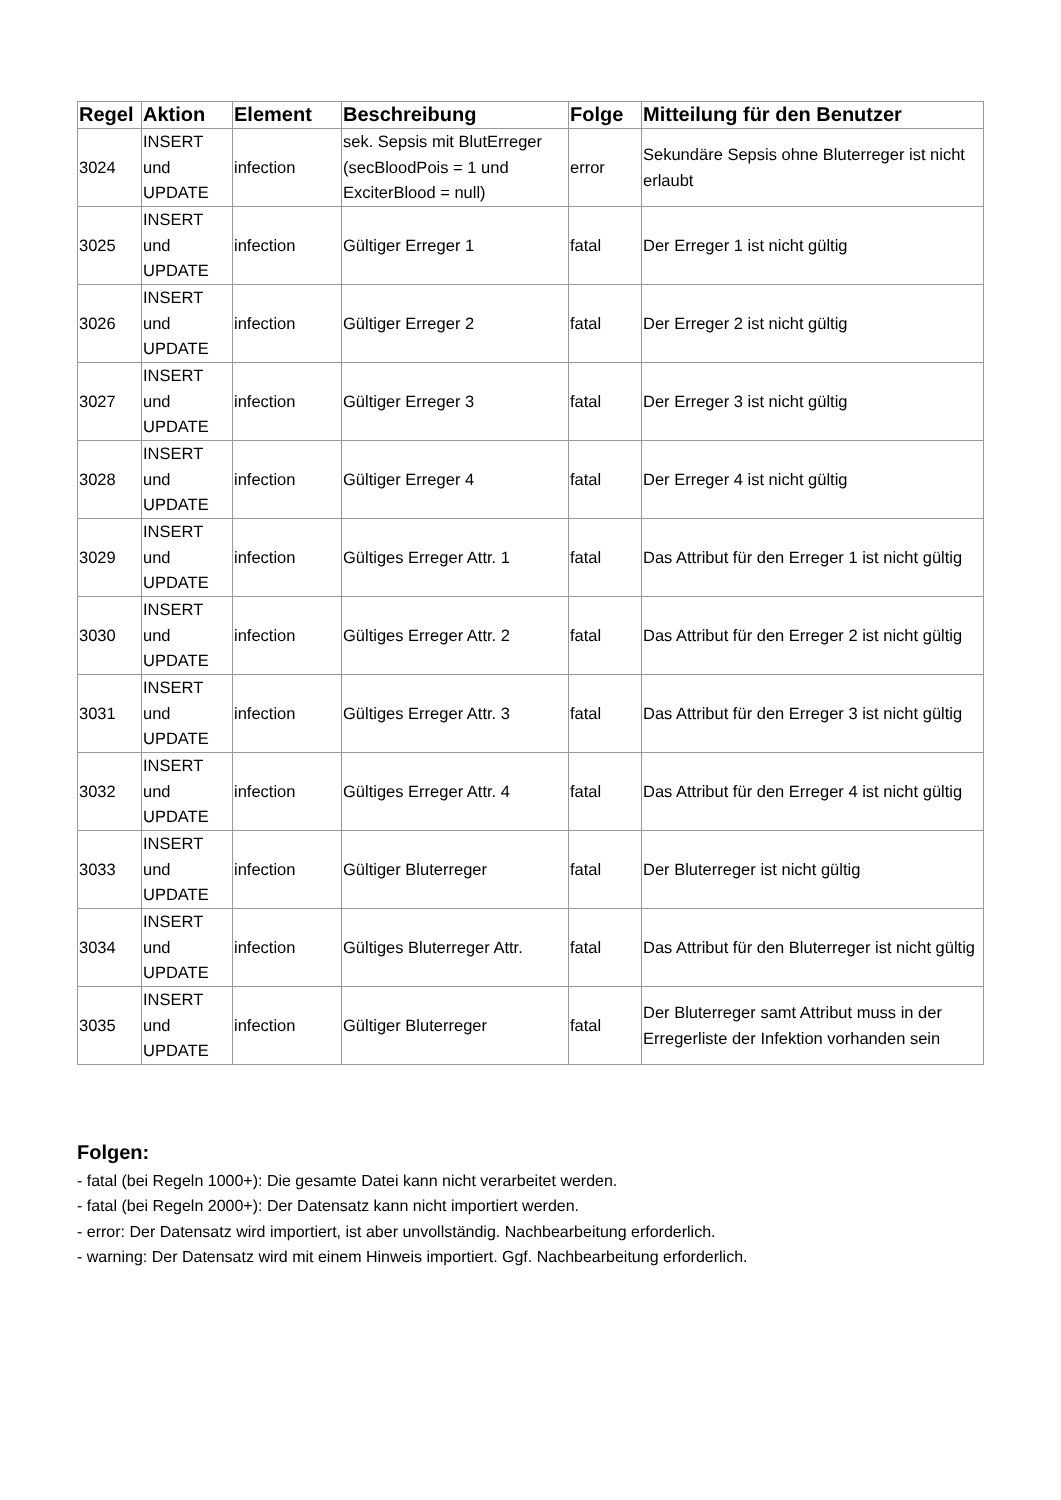| Regel | Aktion | Element | Beschreibung | Folge | Mitteilung für den Benutzer |
| --- | --- | --- | --- | --- | --- |
| 3024 | INSERT und UPDATE | infection | sek. Sepsis mit BlutErreger (secBloodPois = 1 und ExciterBlood = null) | error | Sekundäre Sepsis ohne Bluterreger ist nicht erlaubt |
| 3025 | INSERT und UPDATE | infection | Gültiger Erreger 1 | fatal | Der Erreger 1 ist nicht gültig |
| 3026 | INSERT und UPDATE | infection | Gültiger Erreger 2 | fatal | Der Erreger 2 ist nicht gültig |
| 3027 | INSERT und UPDATE | infection | Gültiger Erreger 3 | fatal | Der Erreger 3 ist nicht gültig |
| 3028 | INSERT und UPDATE | infection | Gültiger Erreger 4 | fatal | Der Erreger 4 ist nicht gültig |
| 3029 | INSERT und UPDATE | infection | Gültiges Erreger Attr. 1 | fatal | Das Attribut für den Erreger 1 ist nicht gültig |
| 3030 | INSERT und UPDATE | infection | Gültiges Erreger Attr. 2 | fatal | Das Attribut für den Erreger 2 ist nicht gültig |
| 3031 | INSERT und UPDATE | infection | Gültiges Erreger Attr. 3 | fatal | Das Attribut für den Erreger 3 ist nicht gültig |
| 3032 | INSERT und UPDATE | infection | Gültiges Erreger Attr. 4 | fatal | Das Attribut für den Erreger 4 ist nicht gültig |
| 3033 | INSERT und UPDATE | infection | Gültiger Bluterreger | fatal | Der Bluterreger ist nicht gültig |
| 3034 | INSERT und UPDATE | infection | Gültiges Bluterreger Attr. | fatal | Das Attribut für den Bluterreger ist nicht gültig |
| 3035 | INSERT und UPDATE | infection | Gültiger Bluterreger | fatal | Der Bluterreger samt Attribut muss in der Erregerliste der Infektion vorhanden sein |
Folgen:
- fatal (bei Regeln 1000+): Die gesamte Datei kann nicht verarbeitet werden.
- fatal (bei Regeln 2000+): Der Datensatz kann nicht importiert werden.
- error: Der Datensatz wird importiert, ist aber unvollständig. Nachbearbeitung erforderlich.
- warning: Der Datensatz wird mit einem Hinweis importiert. Ggf. Nachbearbeitung erforderlich.